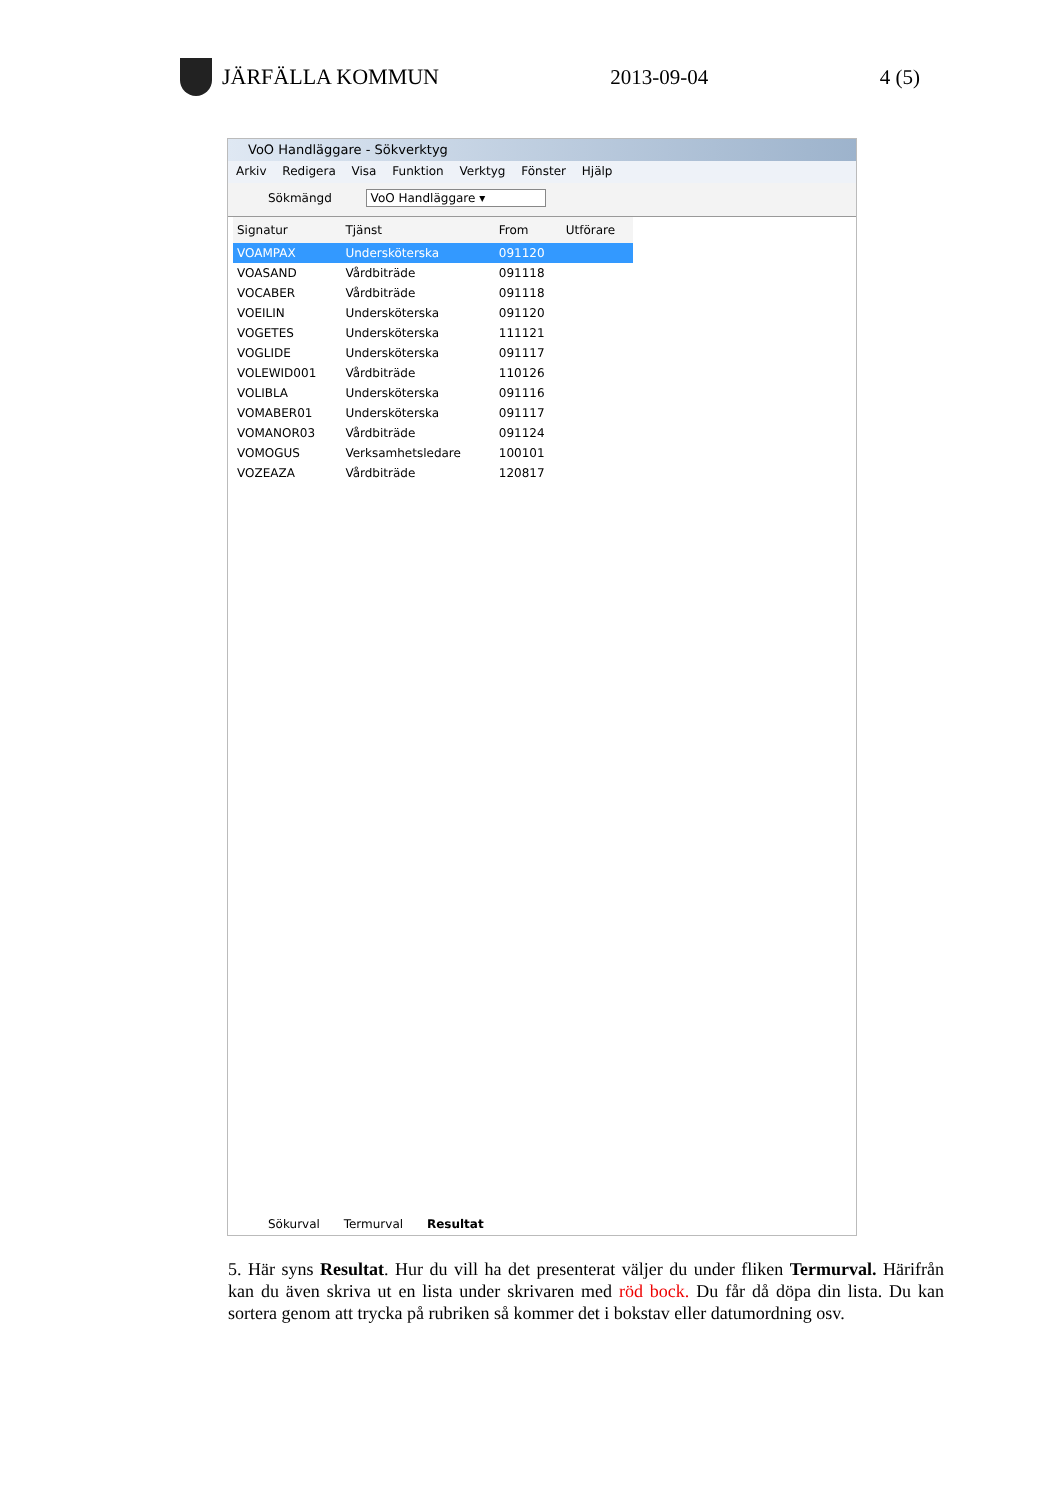JÄRFÄLLA KOMMUN 2013-09-04 4 (5)
VoO Handläggare - Sökverktyg
Arkiv Redigera Visa Funktion Verktyg Fönster Hjälp
Sökmängd VoO Handläggare ▾
| Signatur | Tjänst | From | Utförare |
| --- | --- | --- | --- |
| VOAMPAX | Undersköterska | 091120 | |
| VOASAND | Vårdbiträde | 091118 | |
| VOCABER | Vårdbiträde | 091118 | |
| VOEILIN | Undersköterska | 091120 | |
| VOGETES | Undersköterska | 111121 | |
| VOGLIDE | Undersköterska | 091117 | |
| VOLEWID001 | Vårdbiträde | 110126 | |
| VOLIBLA | Undersköterska | 091116 | |
| VOMABER01 | Undersköterska | 091117 | |
| VOMANOR03 | Vårdbiträde | 091124 | |
| VOMOGUS | Verksamhetsledare | 100101 | |
| VOZEAZA | Vårdbiträde | 120817 | |
Sökurval Termurval Resultat
5. Här syns Resultat. Hur du vill ha det presenterat väljer du under fliken Termurval. Härifrån kan du även skriva ut en lista under skrivaren med röd bock. Du får då döpa din lista. Du kan sortera genom att trycka på rubriken så kommer det i bokstav eller datumordning osv.